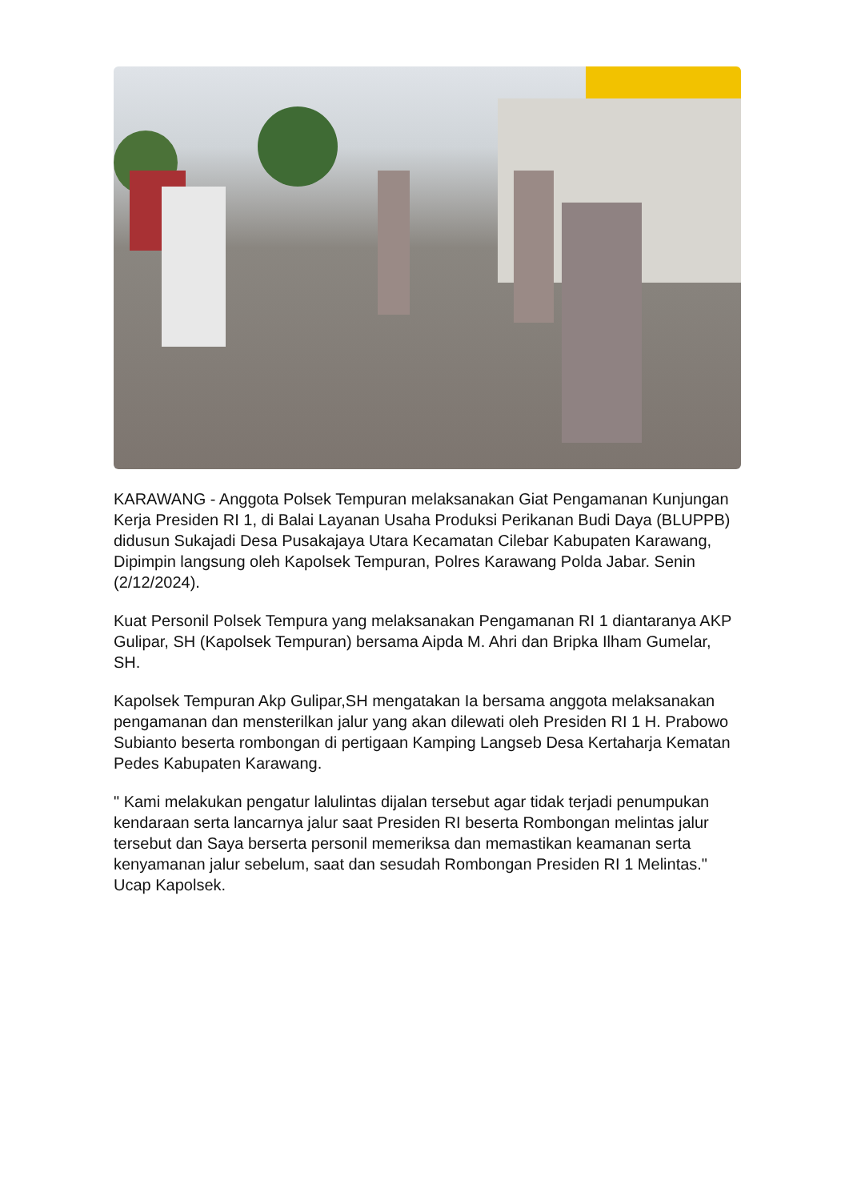KARAWANG - Anggota Polsek Tempuran melaksanakan Giat Pengamanan Kunjungan Kerja Presiden RI 1, di Balai Layanan Usaha Produksi Perikanan Budi Daya (BLUPPB) didusun Sukajadi Desa Pusakajaya Utara Kecamatan Cilebar Kabupaten Karawang, Dipimpin langsung oleh Kapolsek Tempuran, Polres Karawang Polda Jabar. Senin (2/12/2024).
Kuat Personil Polsek Tempura yang melaksanakan Pengamanan RI 1 diantaranya AKP Gulipar, SH (Kapolsek Tempuran) bersama Aipda M. Ahri dan Bripka Ilham Gumelar, SH.
Kapolsek Tempuran Akp Gulipar,SH mengatakan Ia bersama anggota melaksanakan pengamanan dan mensterilkan jalur yang akan dilewati oleh Presiden RI 1 H. Prabowo Subianto beserta rombongan di pertigaan Kamping Langseb Desa Kertaharja Kematan Pedes Kabupaten Karawang.
" Kami melakukan pengatur lalulintas dijalan tersebut agar tidak terjadi penumpukan kendaraan serta lancarnya jalur saat Presiden RI beserta Rombongan melintas jalur tersebut dan Saya berserta personil memeriksa dan memastikan keamanan serta kenyamanan jalur sebelum, saat dan sesudah Rombongan Presiden RI 1 Melintas." Ucap Kapolsek.